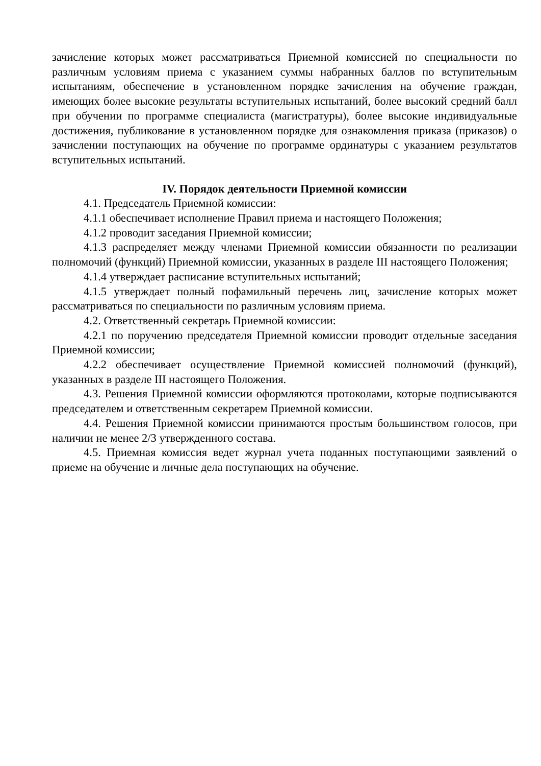зачисление которых может рассматриваться Приемной комиссией по специальности по различным условиям приема с указанием суммы набранных баллов по вступительным испытаниям, обеспечение в установленном порядке зачисления на обучение граждан, имеющих более высокие результаты вступительных испытаний, более высокий средний балл при обучении по программе специалиста (магистратуры), более высокие индивидуальные достижения, публикование в установленном порядке для ознакомления приказа (приказов) о зачислении поступающих на обучение по программе ординатуры с указанием результатов вступительных испытаний.
IV. Порядок деятельности Приемной комиссии
4.1. Председатель Приемной комиссии:
4.1.1 обеспечивает исполнение Правил приема и настоящего Положения;
4.1.2 проводит заседания Приемной комиссии;
4.1.3 распределяет между членами Приемной комиссии обязанности по реализации полномочий (функций) Приемной комиссии, указанных в разделе III настоящего Положения;
4.1.4 утверждает расписание вступительных испытаний;
4.1.5 утверждает полный пофамильный перечень лиц, зачисление которых может рассматриваться по специальности по различным условиям приема.
4.2. Ответственный секретарь Приемной комиссии:
4.2.1 по поручению председателя Приемной комиссии проводит отдельные заседания Приемной комиссии;
4.2.2 обеспечивает осуществление Приемной комиссией полномочий (функций), указанных в разделе III настоящего Положения.
4.3. Решения Приемной комиссии оформляются протоколами, которые подписываются председателем и ответственным секретарем Приемной комиссии.
4.4. Решения Приемной комиссии принимаются простым большинством голосов, при наличии не менее 2/3 утвержденного состава.
4.5. Приемная комиссия ведет журнал учета поданных поступающими заявлений о приеме на обучение и личные дела поступающих на обучение.